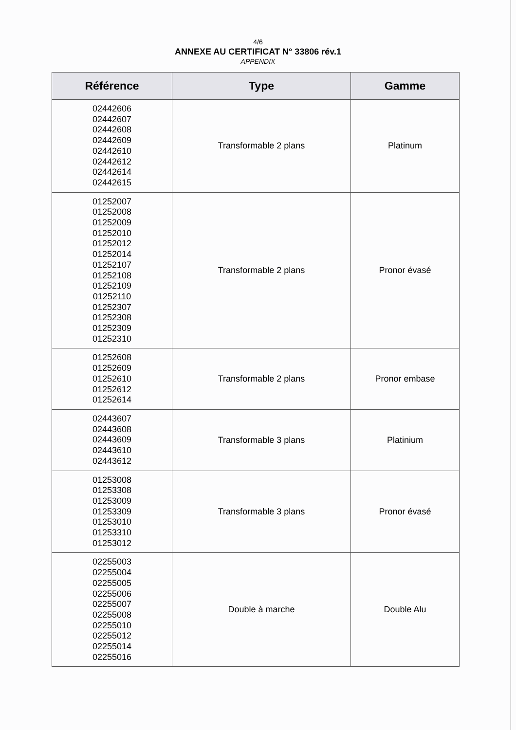4/6
ANNEXE AU CERTIFICAT N° 33806 rév.1
APPENDIX
| Référence | Type | Gamme |
| --- | --- | --- |
| 02442606 02442607 02442608 02442609 02442610 02442612 02442614 02442615 | Transformable 2 plans | Platinum |
| 01252007 01252008 01252009 01252010 01252012 01252014 01252107 01252108 01252109 01252110 01252307 01252308 01252309 01252310 | Transformable 2 plans | Pronor évasé |
| 01252608 01252609 01252610 01252612 01252614 | Transformable 2 plans | Pronor embase |
| 02443607 02443608 02443609 02443610 02443612 | Transformable 3 plans | Platinium |
| 01253008 01253308 01253009 01253309 01253010 01253310 01253012 | Transformable 3 plans | Pronor évasé |
| 02255003 02255004 02255005 02255006 02255007 02255008 02255010 02255012 02255014 02255016 | Double à marche | Double Alu |